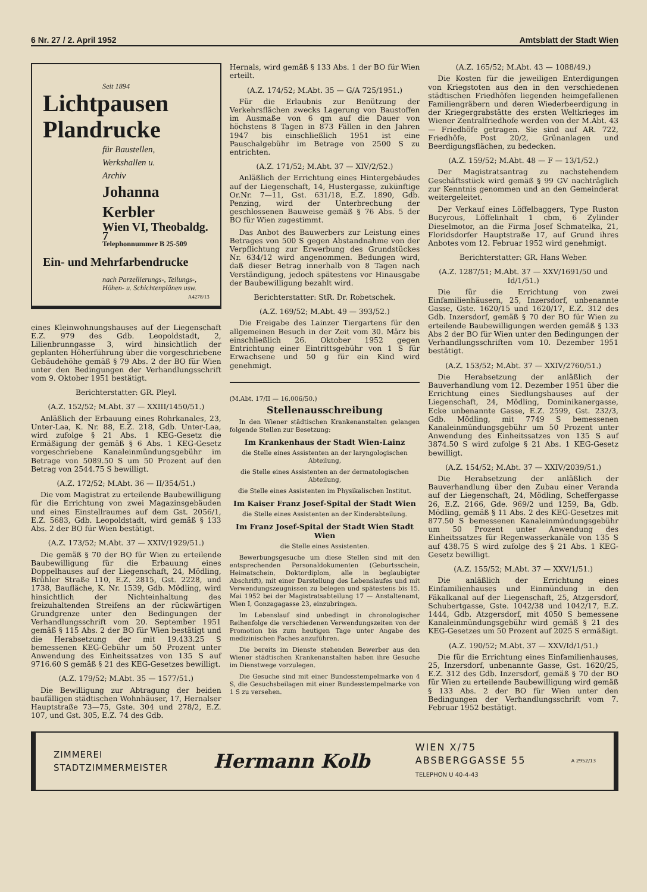6 Nr. 27 / 2. April 1952 Amtsblatt der Stadt Wien
Seit 1894
Lichtpausen
Plandrucke
für Baustellen,
Werkshallen u.
Archiv
Johanna Kerbler
Wien VI, Theobaldg. 7
Telephonnummer B 25-509
Ein- und Mehrfarbendrucke
nach Parzellierungs-, Teilungs-,
Höhen- u. Schichtenplänen usw.
A4278/13
eines Kleinwohnungshauses auf der Liegenschaft E.Z. 979 des Gdb. Leopoldstadt, 2, Lilienbrunngasse 3, wird hinsichtlich der geplanten Höherführung über die vorgeschriebene Gebäudehöhe gemäß § 79 Abs. 2 der BO für Wien unter den Bedingungen der Verhandlungsschrift vom 9. Oktober 1951 bestätigt.
Berichterstatter: GR. Pleyl.
(A.Z. 152/52; M.Abt. 37 — XXIII/1450/51.)
Anläßlich der Erbauung eines Rohrkanales, 23, Unter-Laa, K. Nr. 88, E.Z. 218, Gdb. Unter-Laa, wird zufolge § 21 Abs. 1 KEG-Gesetz die Ermäßigung der gemäß § 6 Abs. 1 KEG-Gesetz vorgeschriebene Kanaleinmündungsgebühr im Betrage von 5089.50 S um 50 Prozent auf den Betrag von 2544.75 S bewilligt.
(A.Z. 172/52; M.Abt. 36 — II/354/51.)
Die vom Magistrat zu erteilende Baubewilligung für die Errichtung von zwei Magazinsgebäuden und eines Einstellraumes auf dem Gst. 2056/1, E.Z. 5683, Gdb. Leopoldstadt, wird gemäß § 133 Abs. 2 der BO für Wien bestätigt.
(A.Z. 173/52; M.Abt. 37 — XXIV/1929/51.)
Die gemäß § 70 der BO für Wien zu erteilende Baubewilligung für die Erbauung eines Doppelhauses auf der Liegenschaft, 24, Mödling, Brühler Straße 110, E.Z. 2815, Gst. 2228, und 1738, Baufläche, K. Nr. 1539, Gdb. Mödling, wird hinsichtlich der Nichteinhaltung des freizuhaltenden Streifens an der rückwärtigen Grundgrenze unter den Bedingungen der Verhandlungsschrift vom 20. September 1951 gemäß § 115 Abs. 2 der BO für Wien bestätigt und die Herabsetzung der mit 19.433.25 S bemessenen KEG-Gebühr um 50 Prozent unter Anwendung des Einheitssatzes von 135 S auf 9716.60 S gemäß § 21 des KEG-Gesetzes bewilligt.
(A.Z. 179/52; M.Abt. 35 — 1577/51.)
Die Bewilligung zur Abtragung der beiden baufälligen städtischen Wohnhäuser, 17, Hernalser Hauptstraße 73—75, Gste. 304 und 278/2, E.Z. 107, und Gst. 305, E.Z. 74 des Gdb.
Hernals, wird gemäß § 133 Abs. 1 der BO für Wien erteilt.
(A.Z. 174/52; M.Abt. 35 — G/A 725/1951.)
Für die Erlaubnis zur Benützung der Verkehrsflächen zwecks Lagerung von Baustoffen im Ausmaße von 6 qm auf die Dauer von höchstens 8 Tagen in 873 Fällen in den Jahren 1947 bis einschließlich 1951 ist eine Pauschalgebühr im Betrage von 2500 S zu entrichten.
(A.Z. 171/52; M.Abt. 37 — XIV/2/52.)
Anläßlich der Errichtung eines Hintergebäudes auf der Liegenschaft, 14, Hustergasse, zukünftige Or.Nr. 7—11, Gst. 631/18, E.Z. 1890, Gdb. Penzing, wird der Unterbrechung der geschlossenen Bauweise gemäß § 76 Abs. 5 der BO für Wien zugestimmt.
Das Anbot des Bauwerbers zur Leistung eines Betrages von 500 S gegen Abstandnahme von der Verpflichtung zur Erwerbung des Grundstückes Nr. 634/12 wird angenommen. Bedungen wird, daß dieser Betrag innerhalb von 8 Tagen nach Verständigung, jedoch spätestens vor Hinausgabe der Baubewilligung bezahlt wird.
Berichterstatter: StR. Dr. Robetschek.
(A.Z. 169/52; M.Abt. 49 — 393/52.)
Die Freigabe des Lainzer Tiergartens für den allgemeinen Besuch in der Zeit vom 30. März bis einschließlich 26. Oktober 1952 gegen Entrichtung einer Eintrittsgebühr von 1 S für Erwachsene und 50 g für ein Kind wird genehmigt.
(M.Abt. 17/II — 16.006/50.)
Stellenausschreibung
In den Wiener städtischen Krankenanstalten gelangen folgende Stellen zur Besetzung:
Im Krankenhaus der Stadt Wien-Lainz
die Stelle eines Assistenten an der laryngologischen Abteilung,
die Stelle eines Assistenten an der dermatologischen Abteilung,
die Stelle eines Assistenten im Physikalischen Institut.
Im Kaiser Franz Josef-Spital der Stadt Wien
die Stelle eines Assistenten an der Kinderabteilung.
Im Franz Josef-Spital der Stadt Wien Stadt Wien
die Stelle eines Assistenten.
Bewerbungsgesuche um diese Stellen sind mit den entsprechenden Personaldokumenten (Geburtsschein, Heimatschein, Doktordiplom, alle in beglaubigter Abschrift), mit einer Darstellung des Lebenslaufes und mit Verwendungszeugnissen zu belegen und spätestens bis 15. Mai 1952 bei der Magistratsabteilung 17 — Anstaltenamt, Wien I, Gonzagagasse 23, einzubringen.
Im Lebenslauf sind unbedingt in chronologischer Reihenfolge die verschiedenen Verwendungszeiten von der Promotion bis zum heutigen Tage unter Angabe des medizinischen Faches anzuführen.
Die bereits im Dienste stehenden Bewerber aus den Wiener städtischen Krankenanstalten haben ihre Gesuche im Dienstwege vorzulegen.
Die Gesuche sind mit einer Bundesstempelmarke von 4 S, die Gesuchsbeilagen mit einer Bundesstempelmarke von 1 S zu versehen.
(A.Z. 165/52; M.Abt. 43 — 1088/49.)
Die Kosten für die jeweiligen Enterdigungen von Kriegstoten aus den in den verschiedenen städtischen Friedhöfen liegenden heimgefallenen Familiengräbern und deren Wiederbeerdigung in der Kriegergrabstätte des ersten Weltkrieges im Wiener Zentralfriedhofe werden von der M.Abt. 43 — Friedhöfe getragen. Sie sind auf AR. 722, Friedhöfe, Post 20/2, Grünanlagen und Beerdigungsflächen, zu bedecken.
(A.Z. 159/52; M.Abt. 48 — F — 13/1/52.)
Der Magistratsantrag zu nachstehendem Geschäftsstück wird gemäß § 99 GV nachträglich zur Kenntnis genommen und an den Gemeinderat weitergeleitet.
Der Verkauf eines Löffelbaggers, Type Ruston Bucyrous, Löffelinhalt 1 cbm, 6 Zylinder Dieselmotor, an die Firma Josef Schmatelka, 21, Floridsdorfer Hauptstraße 17, auf Grund ihres Anbotes vom 12. Februar 1952 wird genehmigt.
Berichterstatter: GR. Hans Weber.
(A.Z. 1287/51; M.Abt. 37 — XXV/1691/50 und Id/1/51.)
Die für die Errichtung von zwei Einfamilienhäusern, 25, Inzersdorf, unbenannte Gasse, Gste. 1620/15 und 1620/17, E.Z. 312 des Gdb. Inzersdorf, gemäß § 70 der BO für Wien zu erteilende Baubewilligungen werden gemäß § 133 Abs 2 der BO für Wien unter den Bedingungen der Verhandlungsschriften vom 10. Dezember 1951 bestätigt.
(A.Z. 153/52; M.Abt. 37 — XXIV/2760/51.)
Die Herabsetzung der anläßlich der Bauverhandlung vom 12. Dezember 1951 über die Errichtung eines Siedlungshauses auf der Liegenschaft, 24, Mödling, Dominikanergasse, Ecke unbenannte Gasse, E.Z. 2599, Gst. 232/3, Gdb. Mödling, mit 7749 S bemessenen Kanaleinmündungsgebühr um 50 Prozent unter Anwendung des Einheitssatzes von 135 S auf 3874.50 S wird zufolge § 21 Abs. 1 KEG-Gesetz bewilligt.
(A.Z. 154/52; M.Abt. 37 — XXIV/2039/51.)
Die Herabsetzung der anläßlich der Bauverhandlung über den Zubau einer Veranda auf der Liegenschaft, 24, Mödling, Scheffergasse 26, E.Z. 2166, Gde. 969/2 und 1259, Ba, Gdb. Mödling, gemäß § 11 Abs. 2 des KEG-Gesetzes mit 877.50 S bemessenen Kanaleinmündungsgebühr um 50 Prozent unter Anwendung des Einheitssatzes für Regenwasserkanäle von 135 S auf 438.75 S wird zufolge des § 21 Abs. 1 KEG-Gesetz bewilligt.
(A.Z. 155/52; M.Abt. 37 — XXV/1/51.)
Die anläßlich der Errichtung eines Einfamilienhauses und Einmündung in den Fäkalkanal auf der Liegenschaft, 25, Atzgersdorf, Schubertgasse, Gste. 1042/38 und 1042/17, E.Z. 1444, Gdb. Atzgersdorf, mit 4050 S bemessene Kanaleinmündungsgebühr wird gemäß § 21 des KEG-Gesetzes um 50 Prozent auf 2025 S ermäßigt.
(A.Z. 190/52; M.Abt. 37 — XXV/Id/1/51.)
Die für die Errichtung eines Einfamilienhauses, 25, Inzersdorf, unbenannte Gasse, Gst. 1620/25, E.Z. 312 des Gdb. Inzersdorf, gemäß § 70 der BO für Wien zu erteilende Baubewilligung wird gemäß § 133 Abs. 2 der BO für Wien unter den Bedingungen der Verhandlungsschrift vom 7. Februar 1952 bestätigt.
ZIMMEREI
STADTZIMMERMEISTER
Hermann Kolb
WIEN X/75
ABSBERGGASSE 55
TELEPHON U 40-4-43
A 2952/13